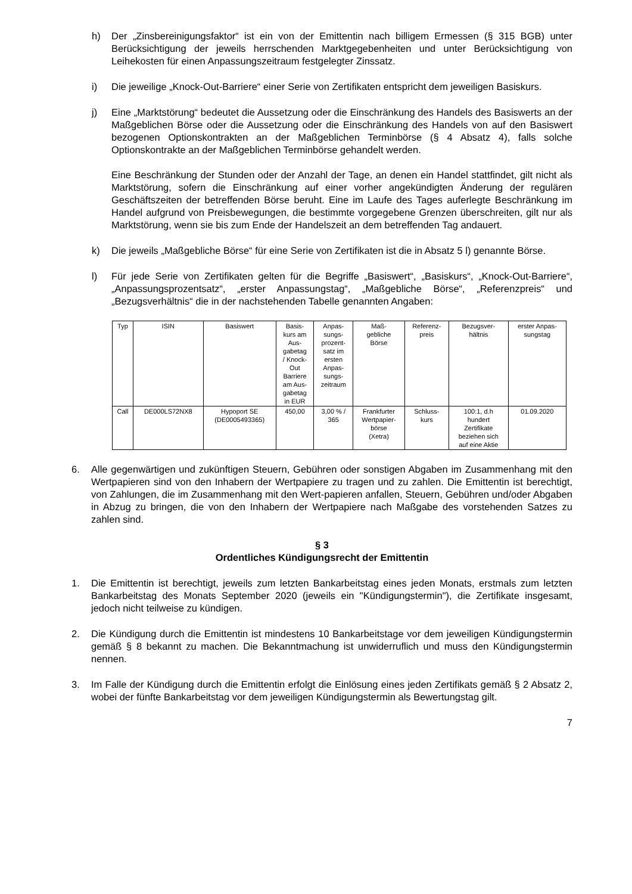h) Der „Zinsbereinigungsfaktor“ ist ein von der Emittentin nach billigem Ermessen (§ 315 BGB) unter Berücksichtigung der jeweils herrschenden Marktgegebenheiten und unter Berücksichtigung von Leihekosten für einen Anpassungszeitraum festgelegter Zinssatz.
i) Die jeweilige „Knock-Out-Barriere“ einer Serie von Zertifikaten entspricht dem jeweiligen Basiskurs.
j) Eine „Marktstörung“ bedeutet die Aussetzung oder die Einschränkung des Handels des Basiswerts an der Maßgeblichen Börse oder die Aussetzung oder die Einschränkung des Handels von auf den Basiswert bezogenen Optionskontrakten an der Maßgeblichen Terminbörse (§ 4 Absatz 4), falls solche Optionskontrakte an der Maßgeblichen Terminbörse gehandelt werden.
Eine Beschränkung der Stunden oder der Anzahl der Tage, an denen ein Handel stattfindet, gilt nicht als Marktstörung, sofern die Einschränkung auf einer vorher angekündigten Änderung der regulären Geschäftszeiten der betreffenden Börse beruht. Eine im Laufe des Tages auferlegte Beschränkung im Handel aufgrund von Preisbewegungen, die bestimmte vorgegebene Grenzen überschreiten, gilt nur als Marktstörung, wenn sie bis zum Ende der Handelszeit an dem betreffenden Tag andauert.
k) Die jeweils „Maßgebliche Börse“ für eine Serie von Zertifikaten ist die in Absatz 5 l) genannte Börse.
l) Für jede Serie von Zertifikaten gelten für die Begriffe „Basiswert“, „Basiskurs“, „Knock-Out-Barriere“, „Anpassungsprozentsatz“, „erster Anpassungstag“, „Maßgebliche Börse“, „Referenzpreis“ und „Bezugsverhältnis“ die in der nachstehenden Tabelle genannten Angaben:
| Typ | ISIN | Basiswert | Basis- kurs am Aus- gabetag / Knock- Out Barriere am Aus- gabetag in EUR | Anpas- sungs- prozent- satz im ersten Anpas- sungs- zeitraum | Maß- gebliche Börse | Referenz- preis | Bezugsver- hältnis | erster Anpas- sungstag |
| Call | DE000LS72NX8 | Hypoport SE (DE0005493365) | 450,00 | 3,00 % / 365 | Frankfurter Wertpapier- börse (Xetra) | Schluss- kurs | 100:1, d.h hundert Zertifikate beziehen sich auf eine Aktie | 01.09.2020 |
6. Alle gegenwärtigen und zukünftigen Steuern, Gebühren oder sonstigen Abgaben im Zusammenhang mit den Wertpapieren sind von den Inhabern der Wertpapiere zu tragen und zu zahlen. Die Emittentin ist berechtigt, von Zahlungen, die im Zusammenhang mit den Wert-papieren anfallen, Steuern, Gebühren und/oder Abgaben in Abzug zu bringen, die von den Inhabern der Wertpapiere nach Maßgabe des vorstehenden Satzes zu zahlen sind.
§ 3
Ordentliches Kündigungsrecht der Emittentin
1. Die Emittentin ist berechtigt, jeweils zum letzten Bankarbeitstag eines jeden Monats, erstmals zum letzten Bankarbeitstag des Monats September 2020 (jeweils ein "Kündigungstermin"), die Zertifikate insgesamt, jedoch nicht teilweise zu kündigen.
2. Die Kündigung durch die Emittentin ist mindestens 10 Bankarbeitstage vor dem jeweiligen Kündigungstermin gemäß § 8 bekannt zu machen. Die Bekanntmachung ist unwiderruflich und muss den Kündigungstermin nennen.
3. Im Falle der Kündigung durch die Emittentin erfolgt die Einlösung eines jeden Zertifikats gemäß § 2 Absatz 2, wobei der fünfte Bankarbeitstag vor dem jeweiligen Kündigungstermin als Bewertungstag gilt.
7